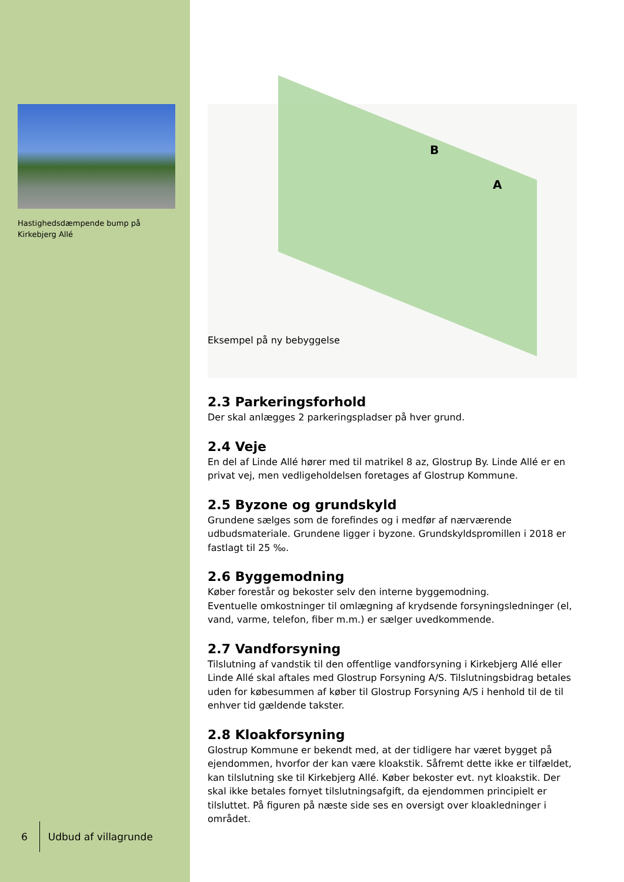Hastighedsdæmpende bump på Kirkebjerg Allé
6 Udbud af villagrunde
B
A
Eksempel på ny bebyggelse
2.3 Parkeringsforhold
Der skal anlægges 2 parkeringspladser på hver grund.
2.4 Veje
En del af Linde Allé hører med til matrikel 8 az, Glostrup By. Linde Allé er en privat vej, men vedligeholdelsen foretages af Glostrup Kommune.
2.5 Byzone og grundskyld
Grundene sælges som de forefindes og i medfør af nærværende udbudsmateriale. Grundene ligger i byzone. Grundskyldspromillen i 2018 er fastlagt til 25 ‰.
2.6 Byggemodning
Køber forestår og bekoster selv den interne byggemodning.
Eventuelle omkostninger til omlægning af krydsende forsyningsledninger (el, vand, varme, telefon, fiber m.m.) er sælger uvedkommende.
2.7 Vandforsyning
Tilslutning af vandstik til den offentlige vandforsyning i Kirkebjerg Allé eller Linde Allé skal aftales med Glostrup Forsyning A/S. Tilslutningsbidrag betales uden for købesummen af køber til Glostrup Forsyning A/S i henhold til de til enhver tid gældende takster.
2.8 Kloakforsyning
Glostrup Kommune er bekendt med, at der tidligere har været bygget på ejendommen, hvorfor der kan være kloakstik. Såfremt dette ikke er tilfældet, kan tilslutning ske til Kirkebjerg Allé. Køber bekoster evt. nyt kloakstik. Der skal ikke betales fornyet tilslutningsafgift, da ejendommen principielt er tilsluttet. På figuren på næste side ses en oversigt over kloakledninger i området.